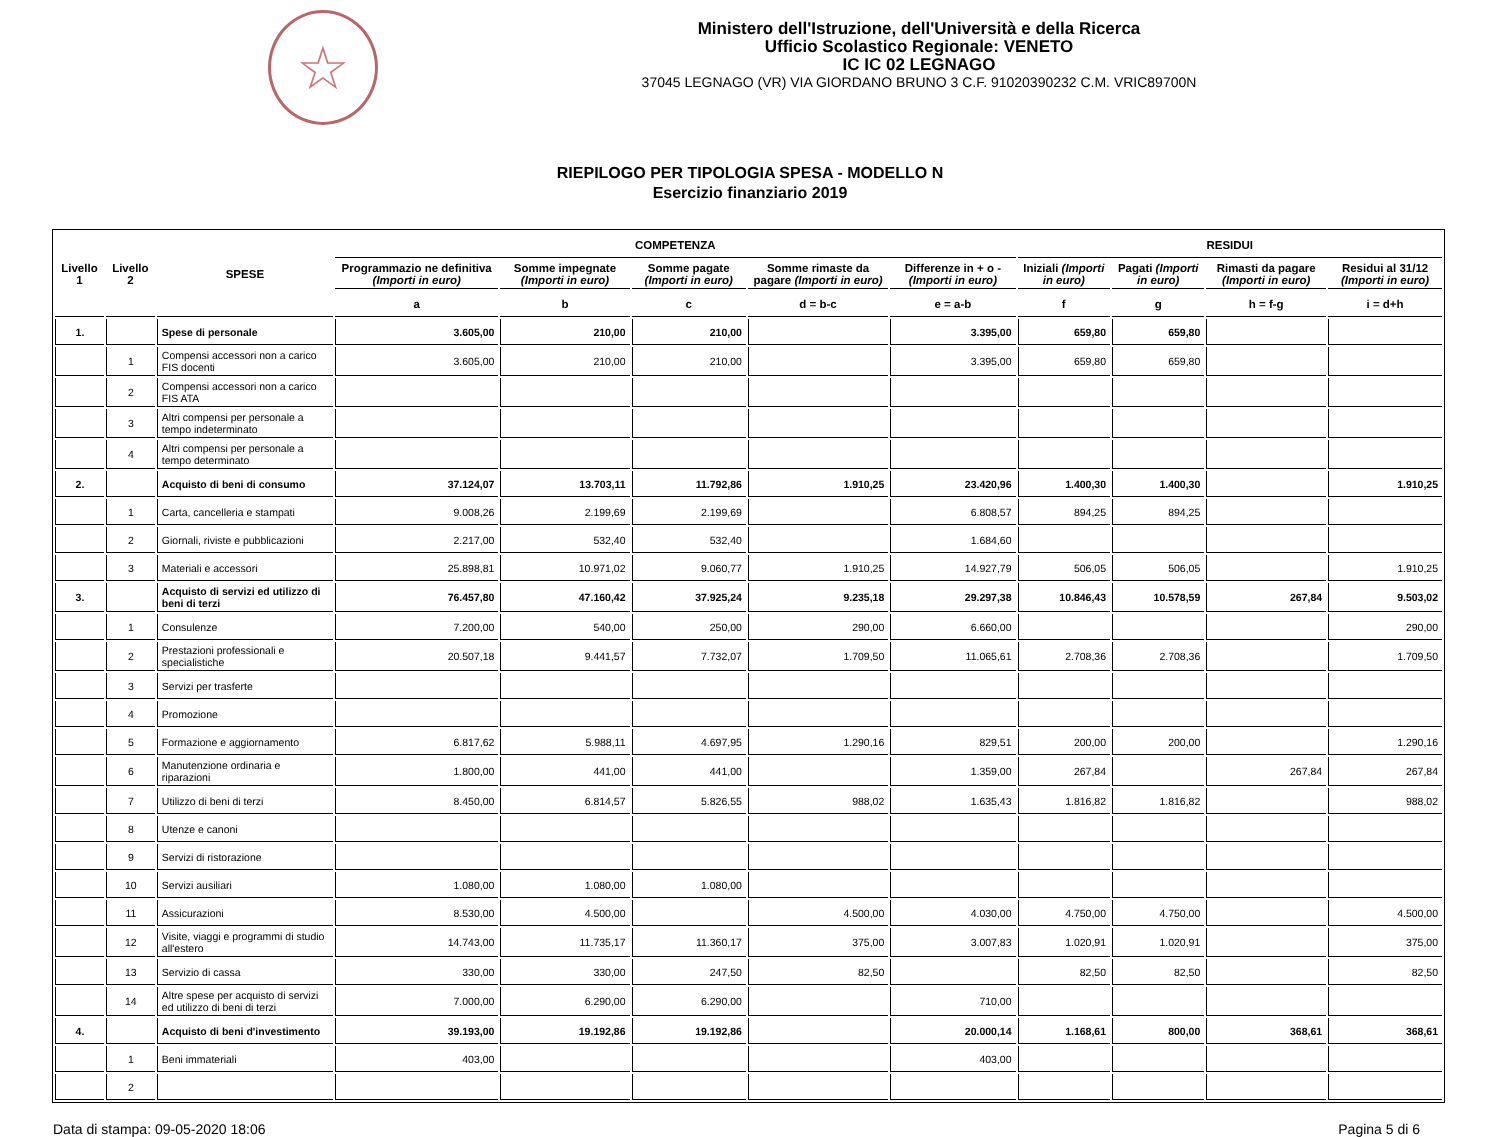☆
Ministero dell'Istruzione, dell'Università e della Ricerca
Ufficio Scolastico Regionale: VENETO
IC IC 02 LEGNAGO
37045 LEGNAGO (VR) VIA GIORDANO BRUNO 3 C.F. 91020390232 C.M. VRIC89700N
RIEPILOGO PER TIPOLOGIA SPESA - MODELLO N
Esercizio finanziario 2019
| Livello 1 | Livello 2 | SPESE | COMPETENZA | | | | | RESIDUI | | | |
| --- | --- | --- | --- | --- | --- | --- | --- | --- | --- | --- | --- |
| | | | Programmazio ne definitiva (Importi in euro) | Somme impegnate (Importi in euro) | Somme pagate (Importi in euro) | Somme rimaste da pagare (Importi in euro) | Differenze in + o - (Importi in euro) | Iniziali (Importi in euro) | Pagati (Importi in euro) | Rimasti da pagare (Importi in euro) | Residui al 31/12 (Importi in euro) |
| | | | a | b | c | d = b-c | e = a-b | f | g | h = f-g | i = d+h |
| 1. | | Spese di personale | 3.605,00 | 210,00 | 210,00 | | 3.395,00 | 659,80 | 659,80 | | |
| | 1 | Compensi accessori non a carico FIS docenti | 3.605,00 | 210,00 | 210,00 | | 3.395,00 | 659,80 | 659,80 | | |
| | 2 | Compensi accessori non a carico FIS ATA | | | | | | | | | |
| | 3 | Altri compensi per personale a tempo indeterminato | | | | | | | | | |
| | 4 | Altri compensi per personale a tempo determinato | | | | | | | | | |
| 2. | | Acquisto di beni di consumo | 37.124,07 | 13.703,11 | 11.792,86 | 1.910,25 | 23.420,96 | 1.400,30 | 1.400,30 | | 1.910,25 |
| | 1 | Carta, cancelleria e stampati | 9.008,26 | 2.199,69 | 2.199,69 | | 6.808,57 | 894,25 | 894,25 | | |
| | 2 | Giornali, riviste e pubblicazioni | 2.217,00 | 532,40 | 532,40 | | 1.684,60 | | | | |
| | 3 | Materiali e accessori | 25.898,81 | 10.971,02 | 9.060,77 | 1.910,25 | 14.927,79 | 506,05 | 506,05 | | 1.910,25 |
| 3. | | Acquisto di servizi ed utilizzo di beni di terzi | 76.457,80 | 47.160,42 | 37.925,24 | 9.235,18 | 29.297,38 | 10.846,43 | 10.578,59 | 267,84 | 9.503,02 |
| | 1 | Consulenze | 7.200,00 | 540,00 | 250,00 | 290,00 | 6.660,00 | | | | 290,00 |
| | 2 | Prestazioni professionali e specialistiche | 20.507,18 | 9.441,57 | 7.732,07 | 1.709,50 | 11.065,61 | 2.708,36 | 2.708,36 | | 1.709,50 |
| | 3 | Servizi per trasferte | | | | | | | | | |
| | 4 | Promozione | | | | | | | | | |
| | 5 | Formazione e aggiornamento | 6.817,62 | 5.988,11 | 4.697,95 | 1.290,16 | 829,51 | 200,00 | 200,00 | | 1.290,16 |
| | 6 | Manutenzione ordinaria e riparazioni | 1.800,00 | 441,00 | 441,00 | | 1.359,00 | 267,84 | | 267,84 | 267,84 |
| | 7 | Utilizzo di beni di terzi | 8.450,00 | 6.814,57 | 5.826,55 | 988,02 | 1.635,43 | 1.816,82 | 1.816,82 | | 988,02 |
| | 8 | Utenze e canoni | | | | | | | | | |
| | 9 | Servizi di ristorazione | | | | | | | | | |
| | 10 | Servizi ausiliari | 1.080,00 | 1.080,00 | 1.080,00 | | | | | | |
| | 11 | Assicurazioni | 8.530,00 | 4.500,00 | | 4.500,00 | 4.030,00 | 4.750,00 | 4.750,00 | | 4.500,00 |
| | 12 | Visite, viaggi e programmi di studio all'estero | 14.743,00 | 11.735,17 | 11.360,17 | 375,00 | 3.007,83 | 1.020,91 | 1.020,91 | | 375,00 |
| | 13 | Servizio di cassa | 330,00 | 330,00 | 247,50 | 82,50 | | 82,50 | 82,50 | | 82,50 |
| | 14 | Altre spese per acquisto di servizi ed utilizzo di beni di terzi | 7.000,00 | 6.290,00 | 6.290,00 | | 710,00 | | | | |
| 4. | | Acquisto di beni d'investimento | 39.193,00 | 19.192,86 | 19.192,86 | | 20.000,14 | 1.168,61 | 800,00 | 368,61 | 368,61 |
| | 1 | Beni immateriali | 403,00 | | | | 403,00 | | | | |
| | 2 | | | | | | | | | | |
Data di stampa: 09-05-2020 18:06 Pagina 5 di 6